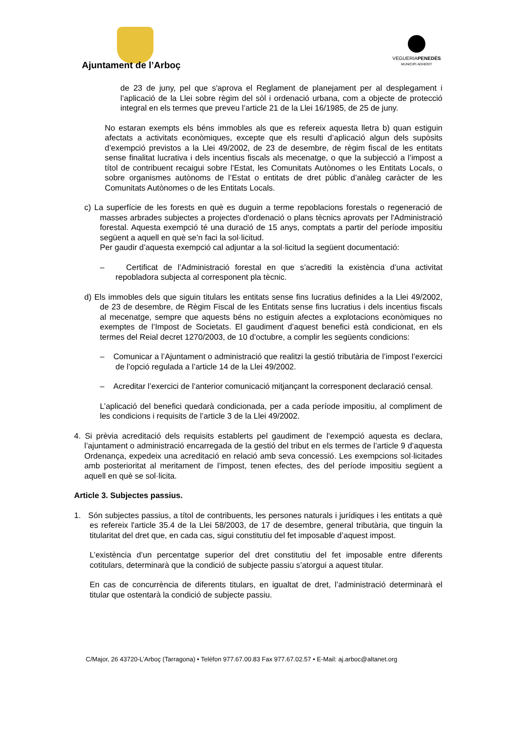Ajuntament de l’Arboç
VEGUERIAPENEDÈS
MUNICIPI ADHERIT
de 23 de juny, pel que s'aprova el Reglament de planejament per al desplegament i l’aplicació de la Llei sobre règim del sòl i ordenació urbana, com a objecte de protecció integral en els termes que preveu l’article 21 de la Llei 16/1985, de 25 de juny.
No estaran exempts els béns immobles als que es refereix aquesta lletra b) quan estiguin afectats a activitats econòmiques, excepte que els resulti d’aplicació algun dels supòsits d’exempció previstos a la Llei 49/2002, de 23 de desembre, de règim fiscal de les entitats sense finalitat lucrativa i dels incentius fiscals als mecenatge, o que la subjecció a l’impost a títol de contribuent recaigui sobre l’Estat, les Comunitats Autònomes o les Entitats Locals, o sobre organismes autònoms de l’Estat o entitats de dret públic d’anàleg caràcter de les Comunitats Autònomes o de les Entitats Locals.
c) La superfície de les forests en què es duguin a terme repoblacions forestals o regeneració de masses arbrades subjectes a projectes d'ordenació o plans tècnics aprovats per l'Administració forestal. Aquesta exempció té una duració de 15 anys, comptats a partir del període impositiu següent a aquell en què se’n faci la sol·licitud.
Per gaudir d’aquesta exempció cal adjuntar a la sol·licitud la següent documentació:
– Certificat de l’Administració forestal en que s’acrediti la existència d’una activitat repobladora subjecta al corresponent pla tècnic.
d) Els immobles dels que siguin titulars les entitats sense fins lucratius definides a la Llei 49/2002, de 23 de desembre, de Règim Fiscal de les Entitats sense fins lucratius i dels incentius fiscals al mecenatge, sempre que aquests béns no estiguin afectes a explotacions econòmiques no exemptes de l’Impost de Societats. El gaudiment d’aquest benefici està condicionat, en els termes del Reial decret 1270/2003, de 10 d’octubre, a complir les següents condicions:
– Comunicar a l’Ajuntament o administració que realitzi la gestió tributària de l’impost l’exercici de l’opció regulada a l’article 14 de la Llei 49/2002.
– Acreditar l’exercici de l’anterior comunicació mitjançant la corresponent declaració censal.
L’aplicació del benefici quedarà condicionada, per a cada període impositiu, al compliment de les condicions i requisits de l’article 3 de la Llei 49/2002.
4. Si prèvia acreditació dels requisits establerts pel gaudiment de l’exempció aquesta es declara, l’ajuntament o administració encarregada de la gestió del tribut en els termes de l’article 9 d’aquesta Ordenança, expedeix una acreditació en relació amb seva concessió. Les exempcions sol·licitades amb posterioritat al meritament de l’impost, tenen efectes, des del període impositiu següent a aquell en què se sol·licita.
Article 3. Subjectes passius.
1. Són subjectes passius, a títol de contribuents, les persones naturals i jurídiques i les entitats a què es refereix l'article 35.4 de la Llei 58/2003, de 17 de desembre, general tributària, que tinguin la titularitat del dret que, en cada cas, sigui constitutiu del fet imposable d’aquest impost.
L’existència d’un percentatge superior del dret constitutiu del fet imposable entre diferents cotitulars, determinarà que la condició de subjecte passiu s’atorgui a aquest titular.
En cas de concurrència de diferents titulars, en igualtat de dret, l’administració determinarà el titular que ostentarà la condició de subjecte passiu.
C/Major, 26 43720-L’Arboç (Tarragona) • Telèfon 977.67.00.83 Fax 977.67.02.57 • E-Mail: aj.arboc@altanet.org